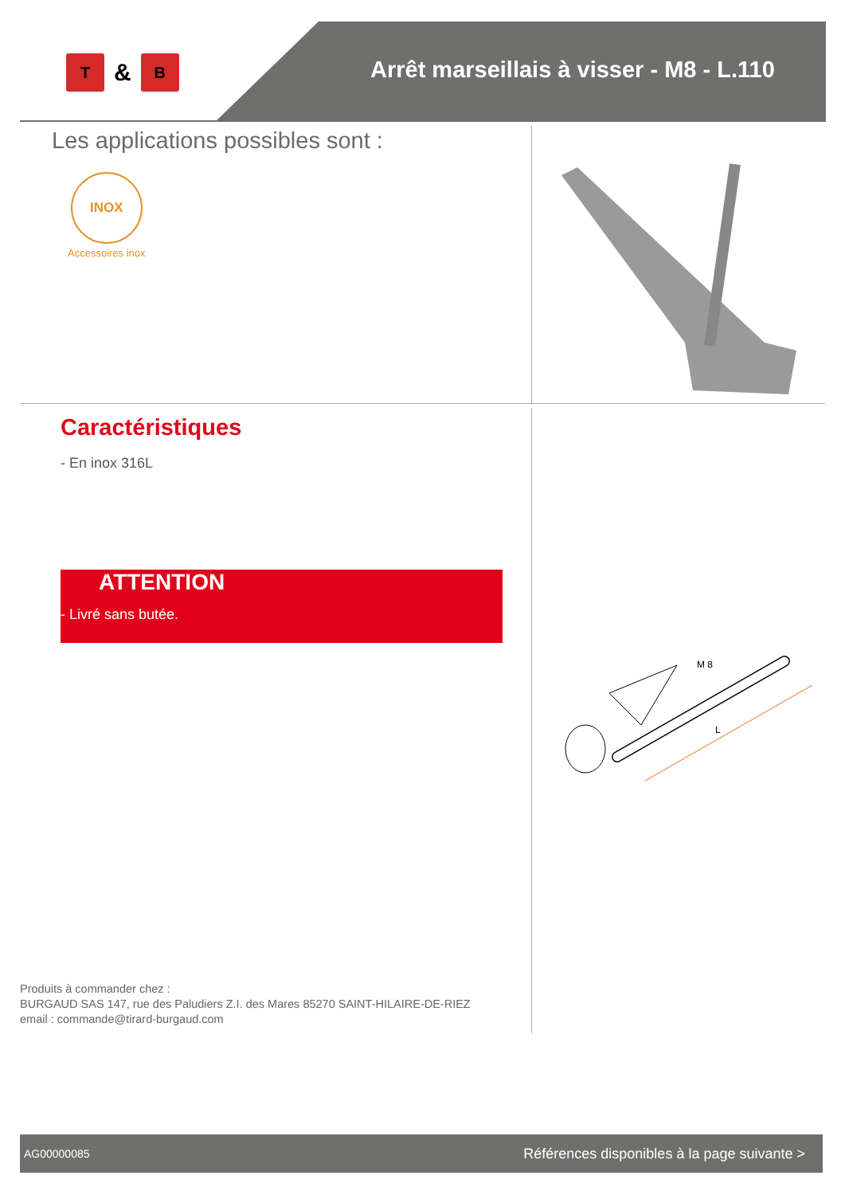T & B
Arrêt marseillais à visser - M8 - L.110
Les applications possibles sont :
INOX
Accessoires inox
Caractéristiques
- En inox 316L
ATTENTION
- Livré sans butée.
M 8
L
Produits à commander chez :
BURGAUD SAS 147, rue des Paludiers Z.I. des Mares 85270 SAINT-HILAIRE-DE-RIEZ
email : commande@tirard-burgaud.com
AG00000085 Références disponibles à la page suivante >